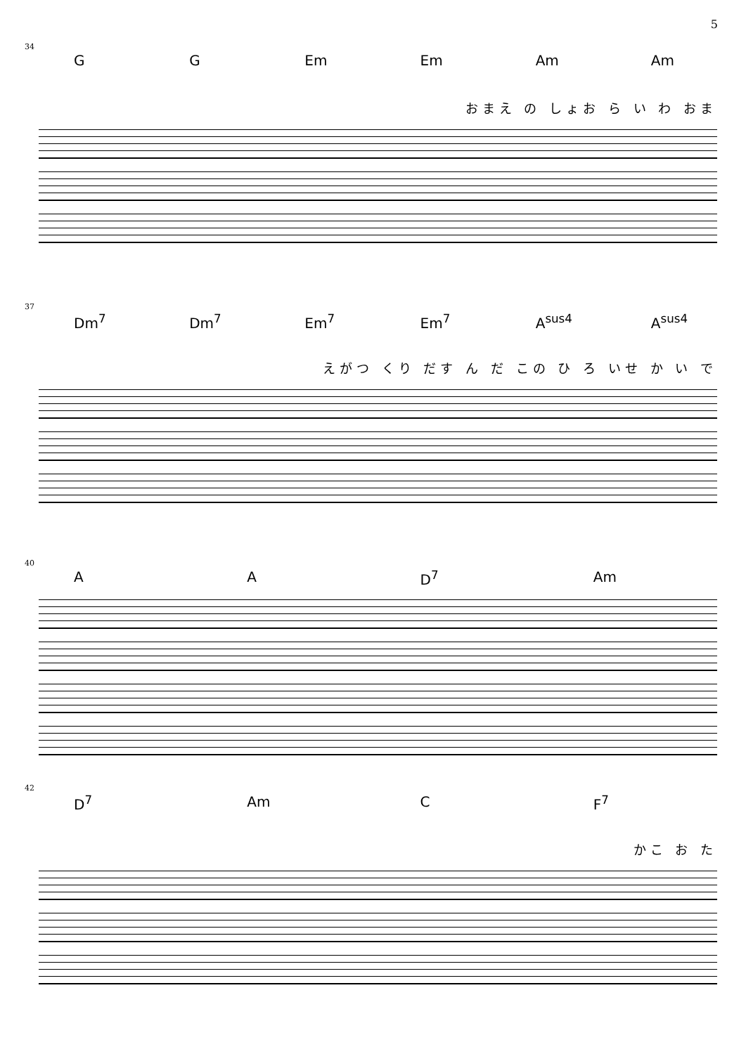5
34
G G Em Em Am Am
おまえ の しょお ら い わ おま
37
Dm<sup>7</sup> Dm<sup>7</sup> Em<sup>7</sup> Em<sup>7</sup> A<sup>sus4</sup> A<sup>sus4</sup>
えがつ くり だす ん だ この ひ ろ いせ か い で
40
A A D<sup>7</sup> Am
42
D<sup>7</sup> Am C F<sup>7</sup>
かこ お た